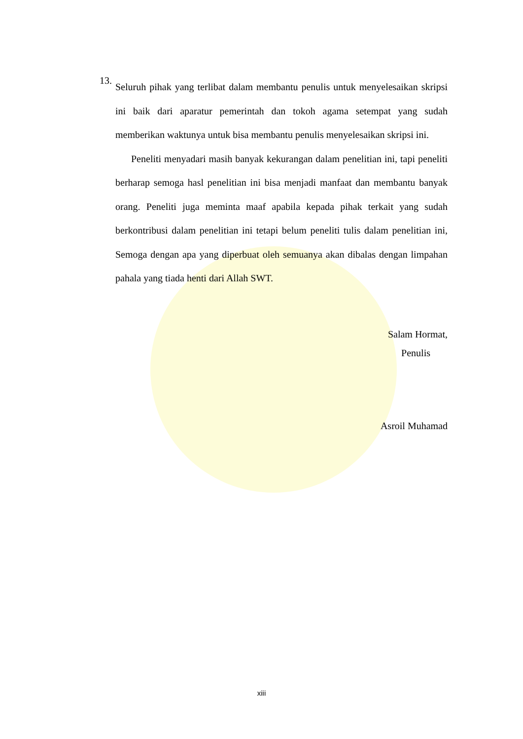13.
Seluruh pihak yang terlibat dalam membantu penulis untuk menyelesaikan skripsi ini baik dari aparatur pemerintah dan tokoh agama setempat yang sudah memberikan waktunya untuk bisa membantu penulis menyelesaikan skripsi ini.
Peneliti menyadari masih banyak kekurangan dalam penelitian ini, tapi peneliti berharap semoga hasl penelitian ini bisa menjadi manfaat dan membantu banyak orang. Peneliti juga meminta maaf apabila kepada pihak terkait yang sudah berkontribusi dalam penelitian ini tetapi belum peneliti tulis dalam penelitian ini, Semoga dengan apa yang diperbuat oleh semuanya akan dibalas dengan limpahan pahala yang tiada henti dari Allah SWT.
Salam Hormat,
Penulis
Asroil Muhamad
xiii